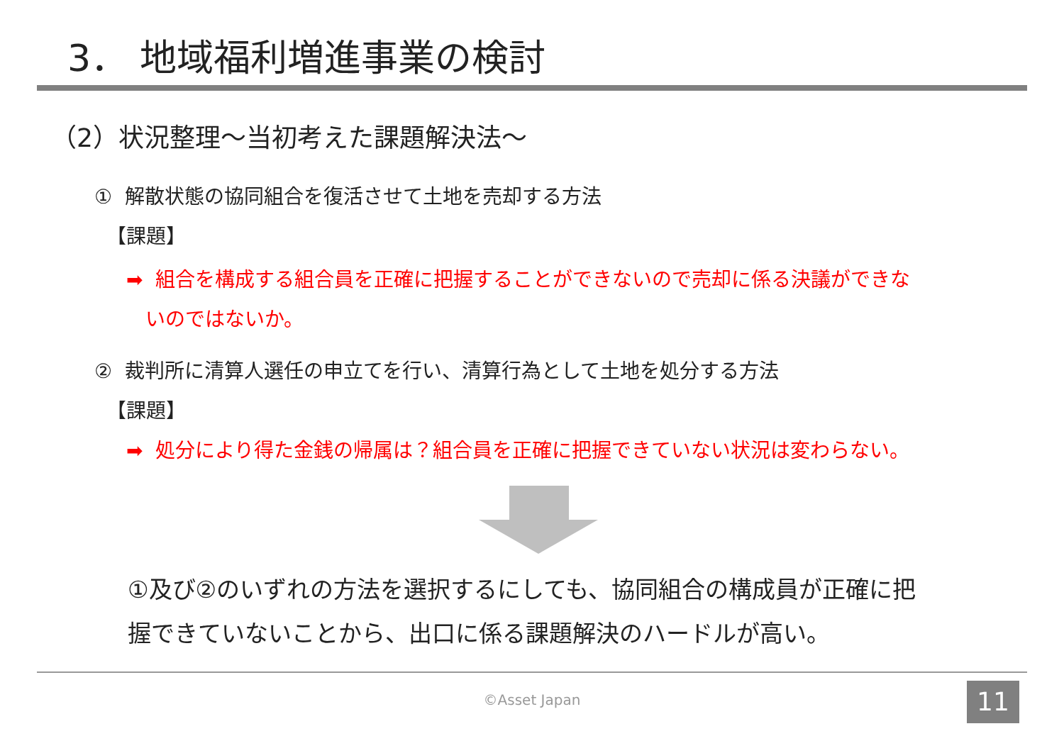3． 地域福利増進事業の検討
（2）状況整理～当初考えた課題解決法～
① 解散状態の協同組合を復活させて土地を売却する方法
【課題】
➡ 組合を構成する組合員を正確に把握することができないので売却に係る決議ができな
いのではないか。
② 裁判所に清算人選任の申立てを行い、清算行為として土地を処分する方法
【課題】
➡ 処分により得た金銭の帰属は？組合員を正確に把握できていない状況は変わらない。
①及び②のいずれの方法を選択するにしても、協同組合の構成員が正確に把
握できていないことから、出口に係る課題解決のハードルが高い。
©Asset Japan 11